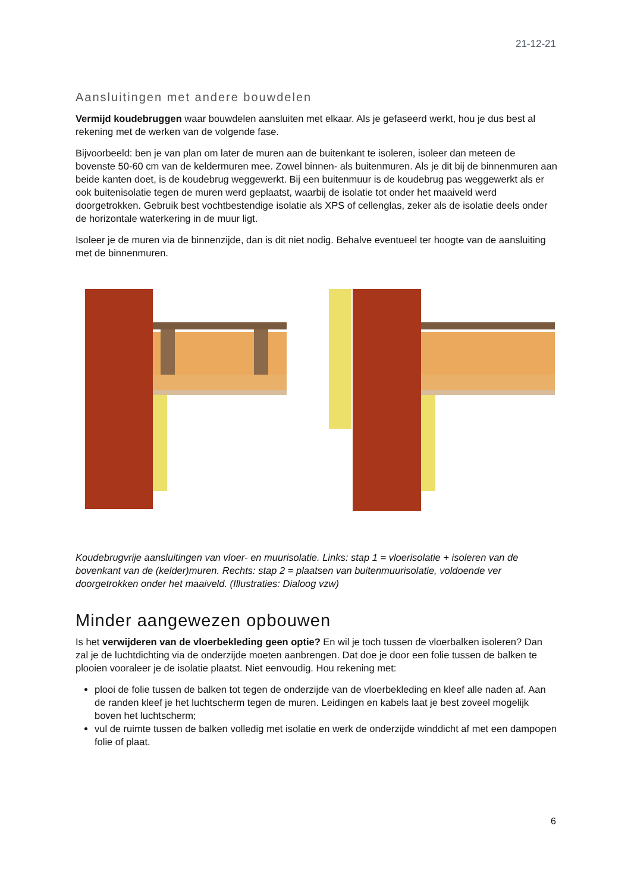21-12-21
Aansluitingen met andere bouwdelen
Vermijd koudebruggen waar bouwdelen aansluiten met elkaar. Als je gefaseerd werkt, hou je dus best al rekening met de werken van de volgende fase.
Bijvoorbeeld: ben je van plan om later de muren aan de buitenkant te isoleren, isoleer dan meteen de bovenste 50-60 cm van de keldermuren mee. Zowel binnen- als buitenmuren. Als je dit bij de binnenmuren aan beide kanten doet, is de koudebrug weggewerkt. Bij een buitenmuur is de koudebrug pas weggewerkt als er ook buitenisolatie tegen de muren werd geplaatst, waarbij de isolatie tot onder het maaiveld werd doorgetrokken. Gebruik best vochtbestendige isolatie als XPS of cellenglas, zeker als de isolatie deels onder de horizontale waterkering in de muur ligt.
Isoleer je de muren via de binnenzijde, dan is dit niet nodig. Behalve eventueel ter hoogte van de aansluiting met de binnenmuren.
Koudebrugvrije aansluitingen van vloer- en muurisolatie. Links: stap 1 = vloerisolatie + isoleren van de bovenkant van de (kelder)muren. Rechts: stap 2 = plaatsen van buitenmuurisolatie, voldoende ver doorgetrokken onder het maaiveld. (Illustraties: Dialoog vzw)
Minder aangewezen opbouwen
Is het verwijderen van de vloerbekleding geen optie? En wil je toch tussen de vloerbalken isoleren? Dan zal je de luchtdichting via de onderzijde moeten aanbrengen. Dat doe je door een folie tussen de balken te plooien vooraleer je de isolatie plaatst. Niet eenvoudig. Hou rekening met:
plooi de folie tussen de balken tot tegen de onderzijde van de vloerbekleding en kleef alle naden af. Aan de randen kleef je het luchtscherm tegen de muren. Leidingen en kabels laat je best zoveel mogelijk boven het luchtscherm;
vul de ruimte tussen de balken volledig met isolatie en werk de onderzijde winddicht af met een dampopen folie of plaat.
6